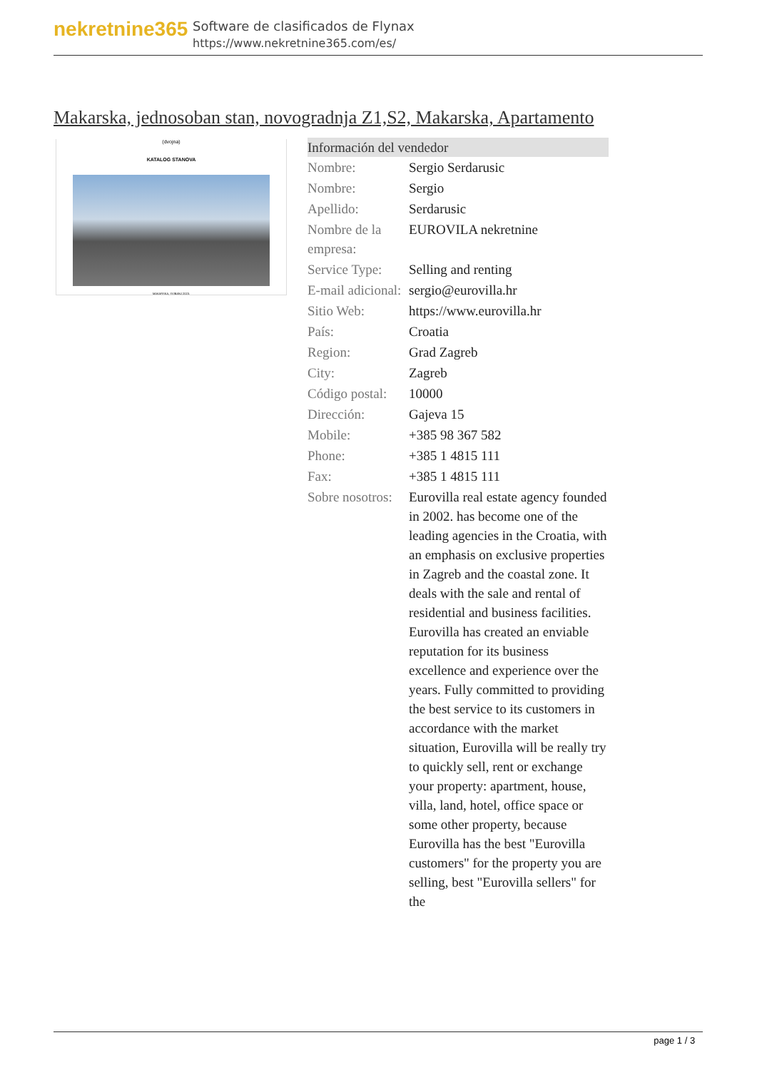nekretnine365
Software de clasificados de Flynax
https://www.nekretnine365.com/es/
Makarska, jednosoban stan, novogradnja Z1,S2, Makarska, Apartamento
(dvojna)
KATALOG STANOVA
MAKARSKA, SVIBANJ 2023.
| Información del vendedor | |
| --- | --- |
| Nombre: | Sergio Serdarusic |
| Nombre: | Sergio |
| Apellido: | Serdarusic |
| Nombre de la empresa: | EUROVILA nekretnine |
| Service Type: | Selling and renting |
| E-mail adicional: | sergio@eurovilla.hr |
| Sitio Web: | https://www.eurovilla.hr |
| País: | Croatia |
| Region: | Grad Zagreb |
| City: | Zagreb |
| Código postal: | 10000 |
| Dirección: | Gajeva 15 |
| Mobile: | +385 98 367 582 |
| Phone: | +385 1 4815 111 |
| Fax: | +385 1 4815 111 |
| Sobre nosotros: | Eurovilla real estate agency founded in 2002. has become one of the leading agencies in the Croatia, with an emphasis on exclusive properties in Zagreb and the coastal zone. It deals with the sale and rental of residential and business facilities. Eurovilla has created an enviable reputation for its business excellence and experience over the years. Fully committed to providing the best service to its customers in accordance with the market situation, Eurovilla will be really try to quickly sell, rent or exchange your property: apartment, house, villa, land, hotel, office space or some other property, because Eurovilla has the best "Eurovilla customers" for the property you are selling, best "Eurovilla sellers" for the |
page 1 / 3